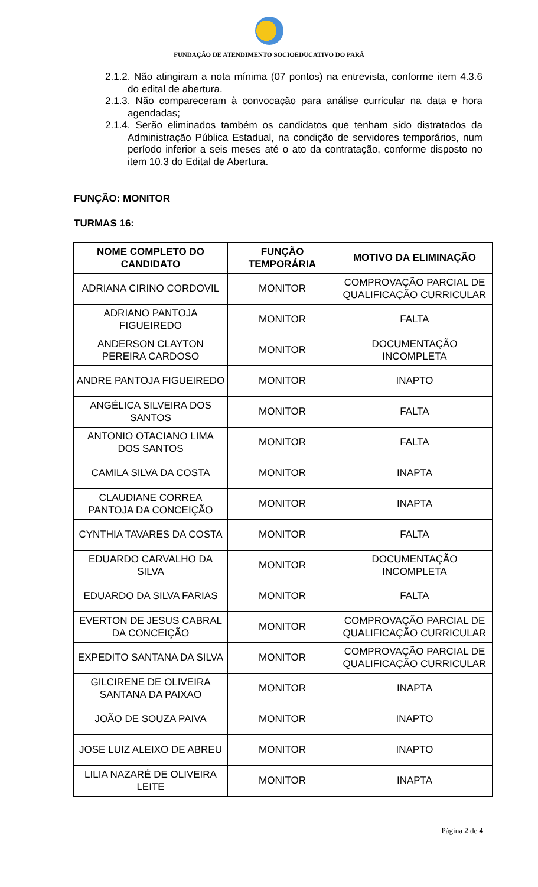FUNDAÇÃO DE ATENDIMENTO SOCIOEDUCATIVO DO PARÁ
2.1.2. Não atingiram a nota mínima (07 pontos) na entrevista, conforme item 4.3.6 do edital de abertura.
2.1.3. Não compareceram à convocação para análise curricular na data e hora agendadas;
2.1.4. Serão eliminados também os candidatos que tenham sido distratados da Administração Pública Estadual, na condição de servidores temporários, num período inferior a seis meses até o ato da contratação, conforme disposto no item 10.3 do Edital de Abertura.
FUNÇÃO: MONITOR
TURMAS 16:
| NOME COMPLETO DO CANDIDATO | FUNÇÃO TEMPORÁRIA | MOTIVO DA ELIMINAÇÃO |
| --- | --- | --- |
| ADRIANA CIRINO CORDOVIL | MONITOR | COMPROVAÇÃO PARCIAL DE QUALIFICAÇÃO CURRICULAR |
| ADRIANO PANTOJA FIGUEIREDO | MONITOR | FALTA |
| ANDERSON CLAYTON PEREIRA CARDOSO | MONITOR | DOCUMENTAÇÃO INCOMPLETA |
| ANDRE PANTOJA FIGUEIREDO | MONITOR | INAPTO |
| ANGÉLICA SILVEIRA DOS SANTOS | MONITOR | FALTA |
| ANTONIO OTACIANO LIMA DOS SANTOS | MONITOR | FALTA |
| CAMILA SILVA DA COSTA | MONITOR | INAPTA |
| CLAUDIANE CORREA PANTOJA DA CONCEIÇÃO | MONITOR | INAPTA |
| CYNTHIA TAVARES DA COSTA | MONITOR | FALTA |
| EDUARDO CARVALHO DA SILVA | MONITOR | DOCUMENTAÇÃO INCOMPLETA |
| EDUARDO DA SILVA FARIAS | MONITOR | FALTA |
| EVERTON DE JESUS CABRAL DA CONCEIÇÃO | MONITOR | COMPROVAÇÃO PARCIAL DE QUALIFICAÇÃO CURRICULAR |
| EXPEDITO SANTANA DA SILVA | MONITOR | COMPROVAÇÃO PARCIAL DE QUALIFICAÇÃO CURRICULAR |
| GILCIRENE DE OLIVEIRA SANTANA DA PAIXAO | MONITOR | INAPTA |
| JOÃO DE SOUZA PAIVA | MONITOR | INAPTO |
| JOSE LUIZ ALEIXO DE ABREU | MONITOR | INAPTO |
| LILIA NAZARÉ DE OLIVEIRA LEITE | MONITOR | INAPTA |
Página 2 de 4